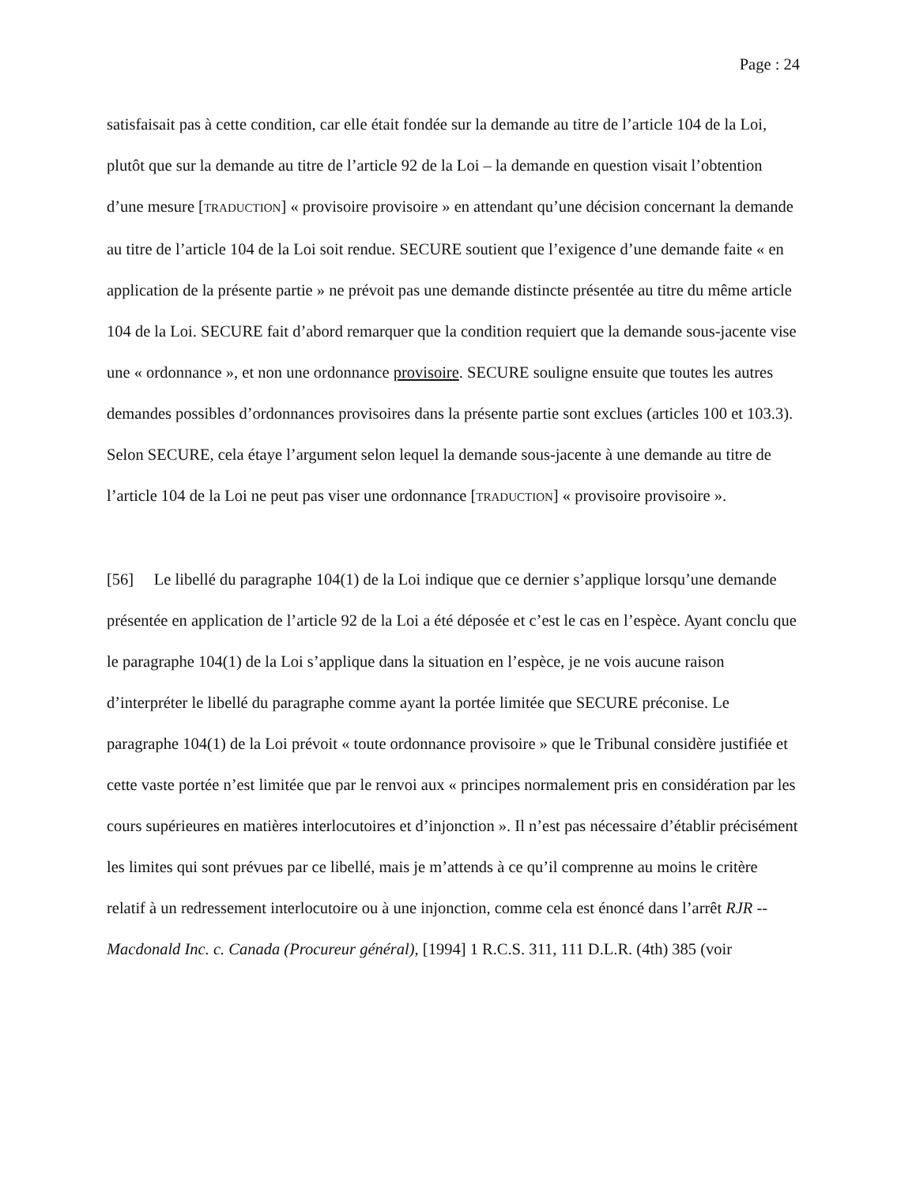Page : 24
satisfaisait pas à cette condition, car elle était fondée sur la demande au titre de l’article 104 de la Loi, plutôt que sur la demande au titre de l’article 92 de la Loi – la demande en question visait l’obtention d’une mesure [TRADUCTION] « provisoire provisoire » en attendant qu’une décision concernant la demande au titre de l’article 104 de la Loi soit rendue. SECURE soutient que l’exigence d’une demande faite « en application de la présente partie » ne prévoit pas une demande distincte présentée au titre du même article 104 de la Loi. SECURE fait d’abord remarquer que la condition requiert que la demande sous-jacente vise une « ordonnance », et non une ordonnance provisoire. SECURE souligne ensuite que toutes les autres demandes possibles d’ordonnances provisoires dans la présente partie sont exclues (articles 100 et 103.3). Selon SECURE, cela étaye l’argument selon lequel la demande sous-jacente à une demande au titre de l’article 104 de la Loi ne peut pas viser une ordonnance [TRADUCTION] « provisoire provisoire ».
[56] Le libellé du paragraphe 104(1) de la Loi indique que ce dernier s’applique lorsqu’une demande présentée en application de l’article 92 de la Loi a été déposée et c’est le cas en l’espèce. Ayant conclu que le paragraphe 104(1) de la Loi s’applique dans la situation en l’espèce, je ne vois aucune raison d’interpréter le libellé du paragraphe comme ayant la portée limitée que SECURE préconise. Le paragraphe 104(1) de la Loi prévoit « toute ordonnance provisoire » que le Tribunal considère justifiée et cette vaste portée n’est limitée que par le renvoi aux « principes normalement pris en considération par les cours supérieures en matières interlocutoires et d’injonction ». Il n’est pas nécessaire d’établir précisément les limites qui sont prévues par ce libellé, mais je m’attends à ce qu’il comprenne au moins le critère relatif à un redressement interlocutoire ou à une injonction, comme cela est énoncé dans l’arrêt RJR -- Macdonald Inc. c. Canada (Procureur général), [1994] 1 R.C.S. 311, 111 D.L.R. (4th) 385 (voir